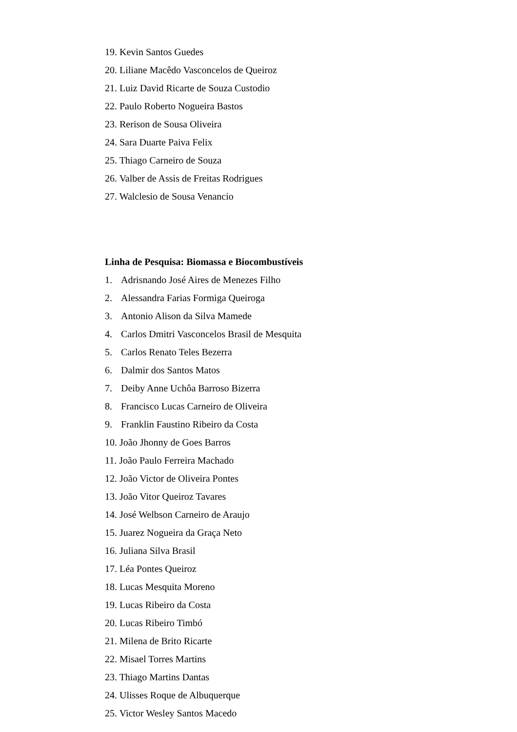19. Kevin Santos Guedes
20. Liliane Macêdo Vasconcelos de Queiroz
21. Luiz David Ricarte de Souza Custodio
22. Paulo Roberto Nogueira Bastos
23. Rerison de Sousa Oliveira
24. Sara Duarte Paiva Felix
25. Thiago Carneiro de Souza
26. Valber de Assis de Freitas Rodrigues
27. Walclesio de Sousa Venancio
Linha de Pesquisa: Biomassa e Biocombustíveis
1. Adrisnando José Aires de Menezes Filho
2. Alessandra Farias Formiga Queiroga
3. Antonio Alison da Silva Mamede
4. Carlos Dmitri Vasconcelos Brasil de Mesquita
5. Carlos Renato Teles Bezerra
6. Dalmir dos Santos Matos
7. Deiby Anne Uchôa Barroso Bizerra
8. Francisco Lucas Carneiro de Oliveira
9. Franklin Faustino Ribeiro da Costa
10. João Jhonny de Goes Barros
11. João Paulo Ferreira Machado
12. João Victor de Oliveira Pontes
13. João Vitor Queiroz Tavares
14. José Welbson Carneiro de Araujo
15. Juarez Nogueira da Graça Neto
16. Juliana Silva Brasil
17. Léa Pontes Queiroz
18. Lucas Mesquita Moreno
19. Lucas Ribeiro da Costa
20. Lucas Ribeiro Timbó
21. Milena de Brito Ricarte
22. Misael Torres Martins
23. Thiago Martins Dantas
24. Ulisses Roque de Albuquerque
25. Victor Wesley Santos Macedo